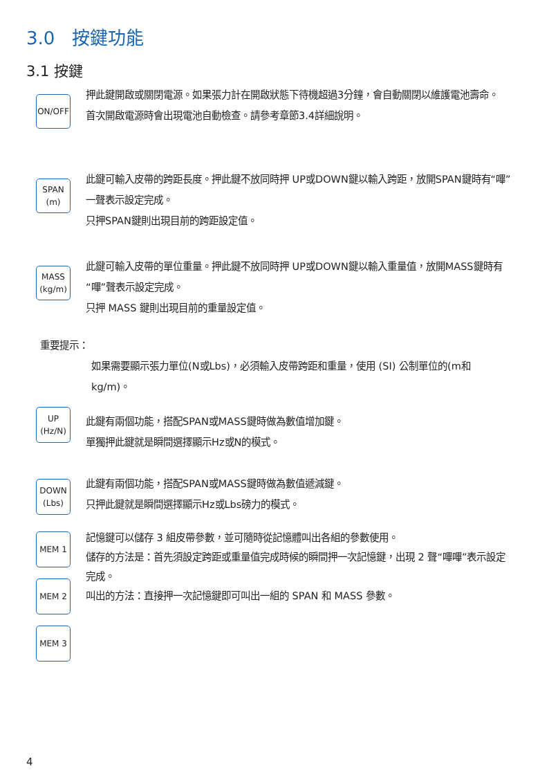3.0 按鍵功能
3.1 按鍵
ON/OFF
押此鍵開啟或關閉電源。如果張力計在開啟狀態下待機超過3分鐘，會自動關閉以維護電池壽命。
首次開啟電源時會出現電池自動檢查。請參考章節3.4詳細說明。
SPAN
(m)
此鍵可輸入皮帶的跨距長度。押此鍵不放同時押 UP或DOWN鍵以輸入跨距，放開SPAN鍵時有“嗶”一聲表示設定完成。
只押SPAN鍵則出現目前的跨距設定值。
MASS
(kg/m)
此鍵可輸入皮帶的單位重量。押此鍵不放同時押 UP或DOWN鍵以輸入重量值，放開MASS鍵時有“嗶”聲表示設定完成。
只押 MASS 鍵則出現目前的重量設定值。
重要提示：
如果需要顯示張力單位(N或Lbs)，必須輸入皮帶跨距和重量，使用 (SI) 公制單位的(m和kg/m)。
UP
(Hz/N)
此鍵有兩個功能，搭配SPAN或MASS鍵時做為數值增加鍵。
單獨押此鍵就是瞬間選擇顯示Hz或N的模式。
DOWN
(Lbs)
此鍵有兩個功能，搭配SPAN或MASS鍵時做為數值遞減鍵。
只押此鍵就是瞬間選擇顯示Hz或Lbs磅力的模式。
MEM 1
MEM 2
MEM 3
記憶鍵可以儲存 3 組皮帶參數，並可隨時從記憶體叫出各組的參數使用。
儲存的方法是：首先須設定跨距或重量值完成時候的瞬間押一次記憶鍵，出現 2 聲“嗶嗶”表示設定完成。
叫出的方法：直接押一次記憶鍵即可叫出一組的 SPAN 和 MASS 參數。
4